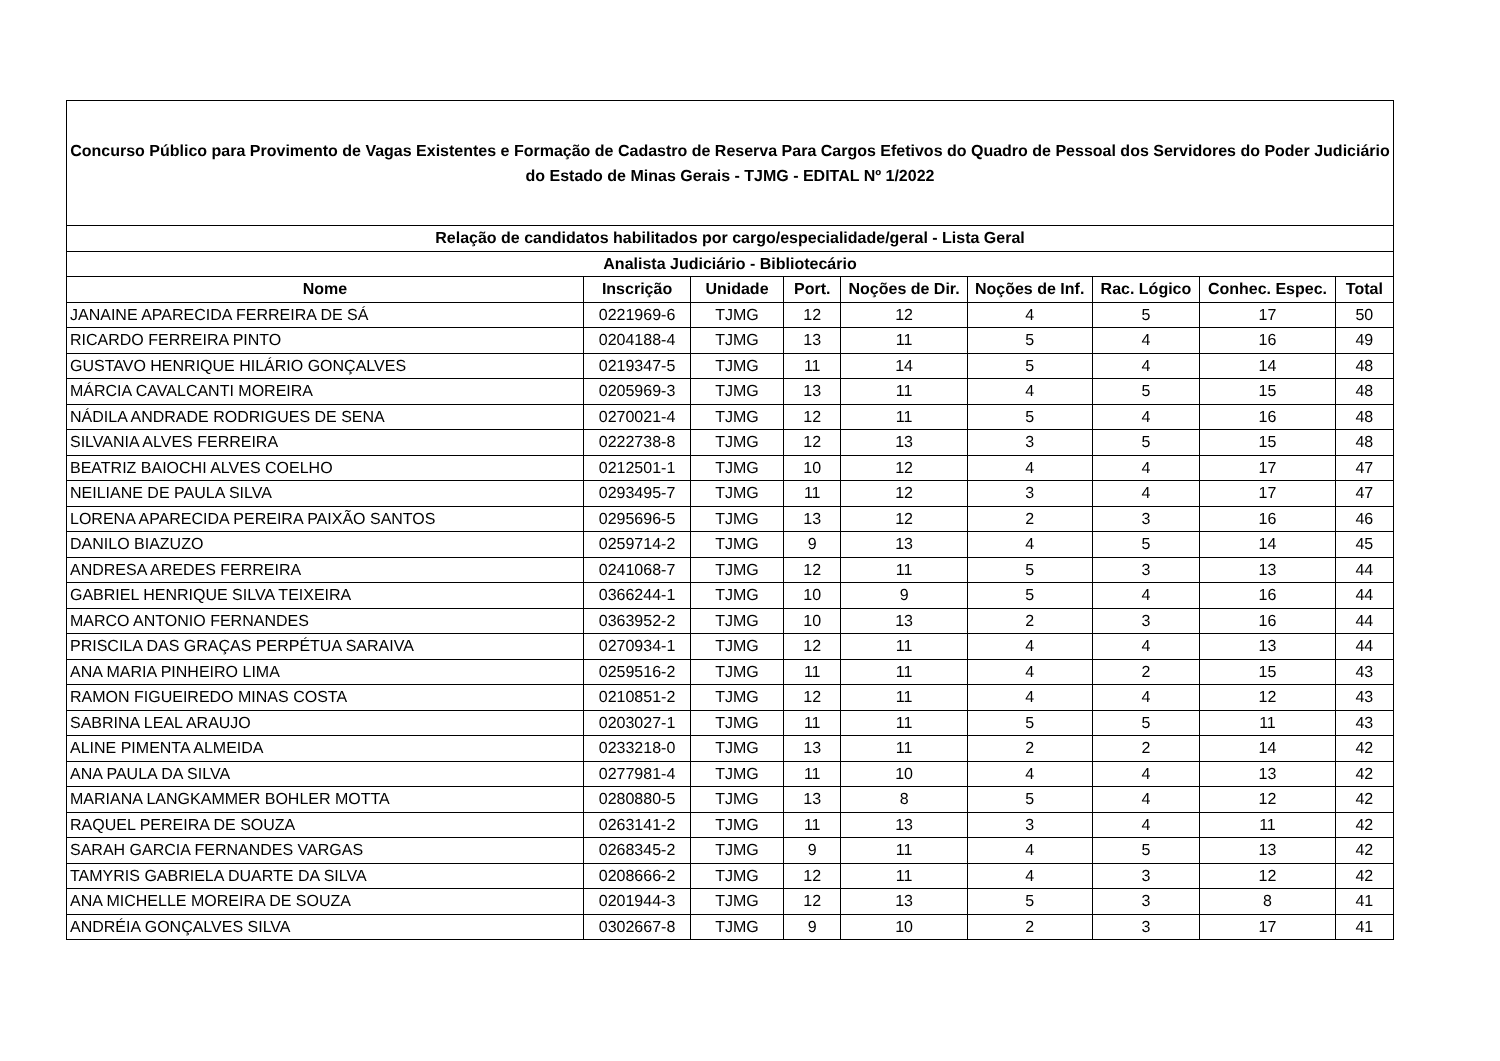| Concurso Público para Provimento de Vagas Existentes e Formação de Cadastro de Reserva Para Cargos Efetivos do Quadro de Pessoal dos Servidores do Poder Judiciário do Estado de Minas Gerais - TJMG - EDITAL Nº 1/2022 | | | | | | | | |
| Relação de candidatos habilitados por cargo/especialidade/geral - Lista Geral | | | | | | | | |
| Analista Judiciário - Bibliotecário | | | | | | | | |
| Nome | Inscrição | Unidade | Port. | Noções de Dir. | Noções de Inf. | Rac. Lógico | Conhec. Espec. | Total |
| JANAINE APARECIDA FERREIRA DE SÁ | 0221969-6 | TJMG | 12 | 12 | 4 | 5 | 17 | 50 |
| RICARDO FERREIRA PINTO | 0204188-4 | TJMG | 13 | 11 | 5 | 4 | 16 | 49 |
| GUSTAVO HENRIQUE HILÁRIO GONÇALVES | 0219347-5 | TJMG | 11 | 14 | 5 | 4 | 14 | 48 |
| MÁRCIA CAVALCANTI MOREIRA | 0205969-3 | TJMG | 13 | 11 | 4 | 5 | 15 | 48 |
| NÁDILA ANDRADE RODRIGUES DE SENA | 0270021-4 | TJMG | 12 | 11 | 5 | 4 | 16 | 48 |
| SILVANIA ALVES FERREIRA | 0222738-8 | TJMG | 12 | 13 | 3 | 5 | 15 | 48 |
| BEATRIZ BAIOCHI ALVES COELHO | 0212501-1 | TJMG | 10 | 12 | 4 | 4 | 17 | 47 |
| NEILIANE DE PAULA SILVA | 0293495-7 | TJMG | 11 | 12 | 3 | 4 | 17 | 47 |
| LORENA APARECIDA PEREIRA PAIXÃO SANTOS | 0295696-5 | TJMG | 13 | 12 | 2 | 3 | 16 | 46 |
| DANILO BIAZUZO | 0259714-2 | TJMG | 9 | 13 | 4 | 5 | 14 | 45 |
| ANDRESA AREDES FERREIRA | 0241068-7 | TJMG | 12 | 11 | 5 | 3 | 13 | 44 |
| GABRIEL HENRIQUE SILVA TEIXEIRA | 0366244-1 | TJMG | 10 | 9 | 5 | 4 | 16 | 44 |
| MARCO ANTONIO FERNANDES | 0363952-2 | TJMG | 10 | 13 | 2 | 3 | 16 | 44 |
| PRISCILA DAS GRAÇAS PERPÉTUA SARAIVA | 0270934-1 | TJMG | 12 | 11 | 4 | 4 | 13 | 44 |
| ANA MARIA PINHEIRO LIMA | 0259516-2 | TJMG | 11 | 11 | 4 | 2 | 15 | 43 |
| RAMON FIGUEIREDO MINAS COSTA | 0210851-2 | TJMG | 12 | 11 | 4 | 4 | 12 | 43 |
| SABRINA LEAL ARAUJO | 0203027-1 | TJMG | 11 | 11 | 5 | 5 | 11 | 43 |
| ALINE PIMENTA ALMEIDA | 0233218-0 | TJMG | 13 | 11 | 2 | 2 | 14 | 42 |
| ANA PAULA DA SILVA | 0277981-4 | TJMG | 11 | 10 | 4 | 4 | 13 | 42 |
| MARIANA LANGKAMMER BOHLER MOTTA | 0280880-5 | TJMG | 13 | 8 | 5 | 4 | 12 | 42 |
| RAQUEL PEREIRA DE SOUZA | 0263141-2 | TJMG | 11 | 13 | 3 | 4 | 11 | 42 |
| SARAH GARCIA FERNANDES VARGAS | 0268345-2 | TJMG | 9 | 11 | 4 | 5 | 13 | 42 |
| TAMYRIS GABRIELA DUARTE DA SILVA | 0208666-2 | TJMG | 12 | 11 | 4 | 3 | 12 | 42 |
| ANA MICHELLE MOREIRA DE SOUZA | 0201944-3 | TJMG | 12 | 13 | 5 | 3 | 8 | 41 |
| ANDRÉIA GONÇALVES SILVA | 0302667-8 | TJMG | 9 | 10 | 2 | 3 | 17 | 41 |